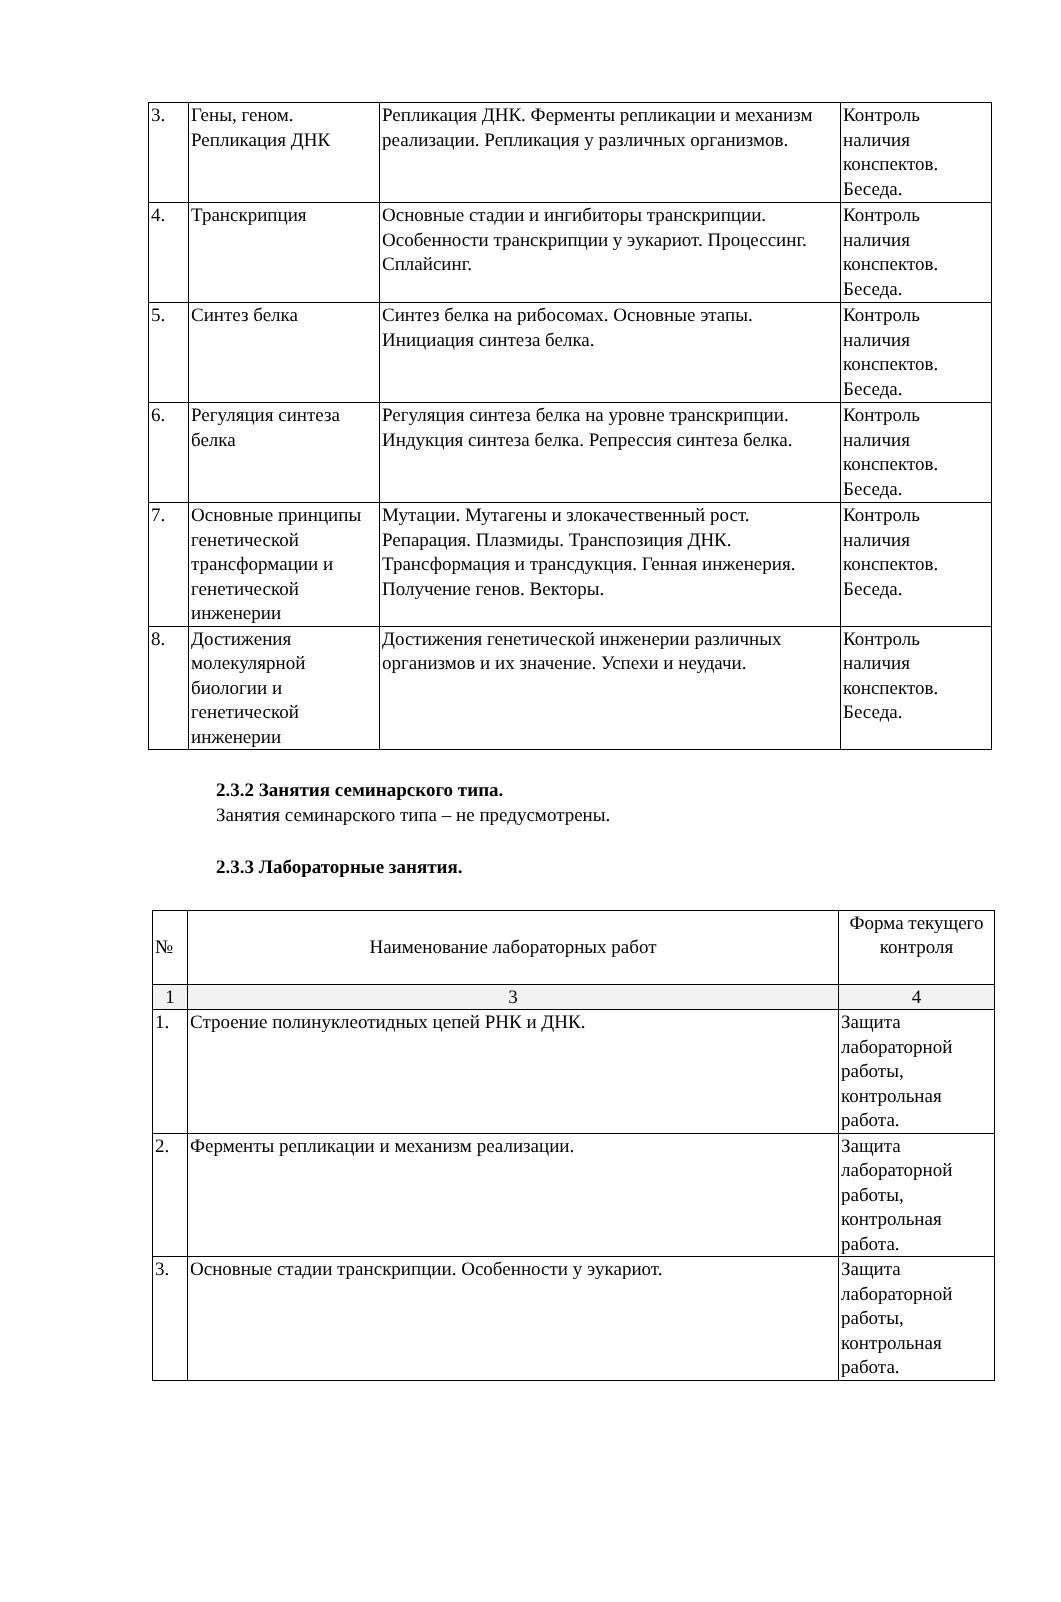| 3. | Гены, геном. Репликация ДНК | Репликация ДНК. Ферменты репликации и механизм реализации. Репликация у различных организмов. | Контроль наличия конспектов. Беседа. |
| 4. | Транскрипция | Основные стадии и ингибиторы транскрипции. Особенности транскрипции у эукариот. Процессинг. Сплайсинг. | Контроль наличия конспектов. Беседа. |
| 5. | Синтез белка | Синтез белка на рибосомах. Основные этапы. Инициация синтеза белка. | Контроль наличия конспектов. Беседа. |
| 6. | Регуляция синтеза белка | Регуляция синтеза белка на уровне транскрипции. Индукция синтеза белка. Репрессия синтеза белка. | Контроль наличия конспектов. Беседа. |
| 7. | Основные принципы генетической трансформации и генетической инженерии | Мутации. Мутагены и злокачественный рост. Репарация. Плазмиды. Транспозиция ДНК. Трансформация и трансдукция. Генная инженерия. Получение генов. Векторы. | Контроль наличия конспектов. Беседа. |
| 8. | Достижения молекулярной биологии и генетической инженерии | Достижения генетической инженерии различных организмов и их значение. Успехи и неудачи. | Контроль наличия конспектов. Беседа. |
2.3.2 Занятия семинарского типа.
Занятия семинарского типа – не предусмотрены.
2.3.3 Лабораторные занятия.
| № | Наименование лабораторных работ | Форма текущего контроля |
| --- | --- | --- |
| 1 | 3 | 4 |
| 1. | Строение полинуклеотидных цепей РНК и ДНК. | Защита лабораторной работы, контрольная работа. |
| 2. | Ферменты репликации и механизм реализации. | Защита лабораторной работы, контрольная работа. |
| 3. | Основные стадии транскрипции. Особенности у эукариот. | Защита лабораторной работы, контрольная работа. |